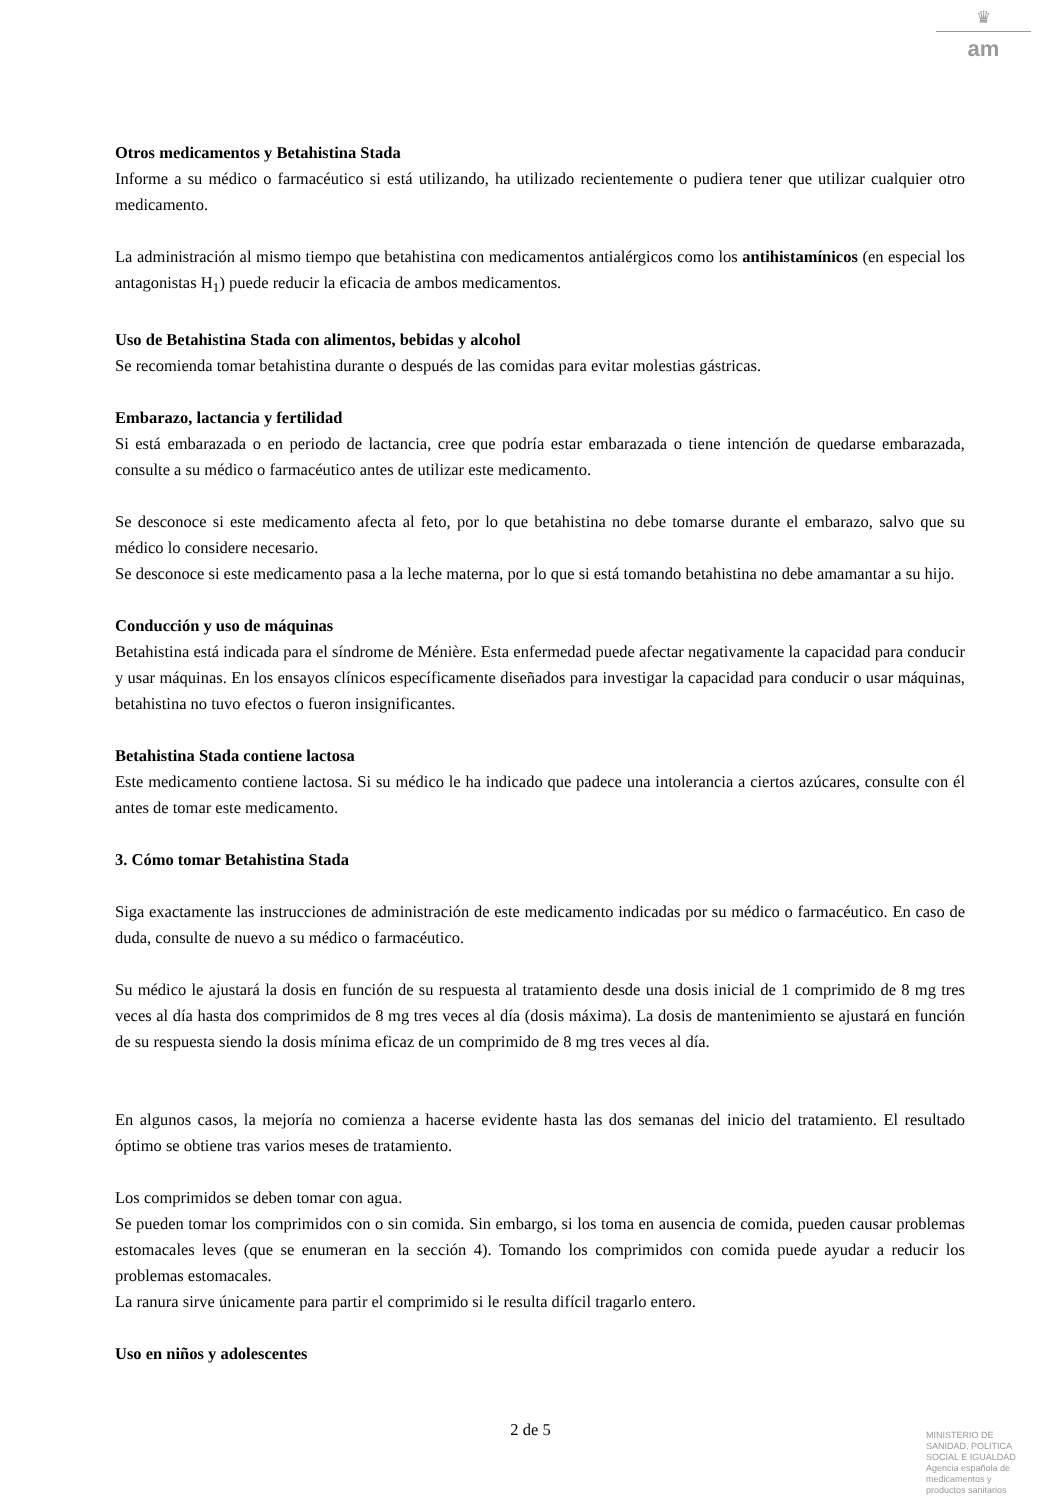♛
am
Otros medicamentos y Betahistina Stada
Informe a su médico o farmacéutico si está utilizando, ha utilizado recientemente o pudiera tener que utilizar cualquier otro medicamento.
La administración al mismo tiempo que betahistina con medicamentos antialérgicos como los antihistamínicos (en especial los antagonistas H<sub>1</sub>) puede reducir la eficacia de ambos medicamentos.
Uso de Betahistina Stada con alimentos, bebidas y alcohol
Se recomienda tomar betahistina durante o después de las comidas para evitar molestias gástricas.
Embarazo, lactancia y fertilidad
Si está embarazada o en periodo de lactancia, cree que podría estar embarazada o tiene intención de quedarse embarazada, consulte a su médico o farmacéutico antes de utilizar este medicamento.
Se desconoce si este medicamento afecta al feto, por lo que betahistina no debe tomarse durante el embarazo, salvo que su médico lo considere necesario.
Se desconoce si este medicamento pasa a la leche materna, por lo que si está tomando betahistina no debe amamantar a su hijo.
Conducción y uso de máquinas
Betahistina está indicada para el síndrome de Ménière. Esta enfermedad puede afectar negativamente la capacidad para conducir y usar máquinas. En los ensayos clínicos específicamente diseñados para investigar la capacidad para conducir o usar máquinas, betahistina no tuvo efectos o fueron insignificantes.
Betahistina Stada contiene lactosa
Este medicamento contiene lactosa. Si su médico le ha indicado que padece una intolerancia a ciertos azúcares, consulte con él antes de tomar este medicamento.
3. Cómo tomar Betahistina Stada
Siga exactamente las instrucciones de administración de este medicamento indicadas por su médico o farmacéutico. En caso de duda, consulte de nuevo a su médico o farmacéutico.
Su médico le ajustará la dosis en función de su respuesta al tratamiento desde una dosis inicial de 1 comprimido de 8 mg tres veces al día hasta dos comprimidos de 8 mg tres veces al día (dosis máxima). La dosis de mantenimiento se ajustará en función de su respuesta siendo la dosis mínima eficaz de un comprimido de 8 mg tres veces al día.
En algunos casos, la mejoría no comienza a hacerse evidente hasta las dos semanas del inicio del tratamiento. El resultado óptimo se obtiene tras varios meses de tratamiento.
Los comprimidos se deben tomar con agua.
Se pueden tomar los comprimidos con o sin comida. Sin embargo, si los toma en ausencia de comida, pueden causar problemas estomacales leves (que se enumeran en la sección 4). Tomando los comprimidos con comida puede ayudar a reducir los problemas estomacales.
La ranura sirve únicamente para partir el comprimido si le resulta difícil tragarlo entero.
Uso en niños y adolescentes
2 de 5
MINISTERIO DE SANIDAD, POLITICA SOCIAL E IGUALDAD
Agencia española de medicamentos y productos sanitarios